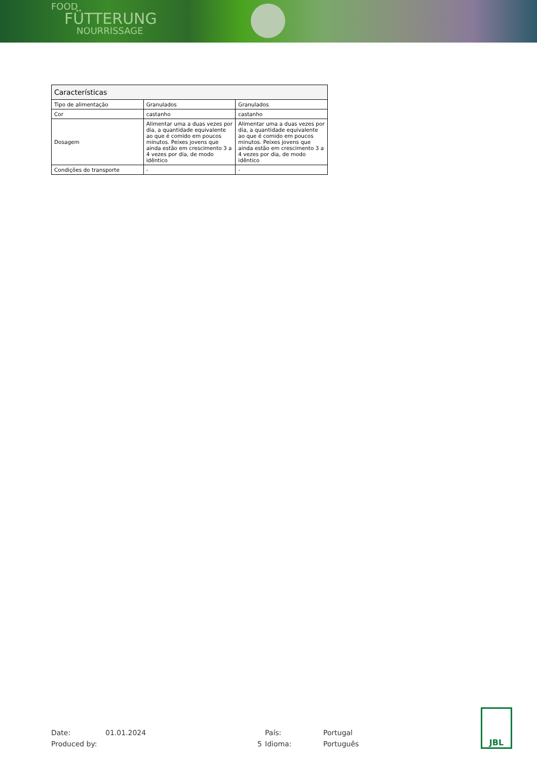FOOD
FÜTTERUNG
NOURRISSAGE
| Características | | |
| --- | --- | --- |
| Tipo de alimentação | Granulados | Granulados |
| Cor | castanho | castanho |
| Dosagem | Alimentar uma a duas vezes por dia, a quantidade equivalente ao que é comido em poucos minutos. Peixes jovens que ainda estão em crescimento 3 a 4 vezes por dia, de modo idêntico | Alimentar uma a duas vezes por dia, a quantidade equivalente ao que é comido em poucos minutos. Peixes jovens que ainda estão em crescimento 3 a 4 vezes por dia, de modo idêntico |
| Condições do transporte | - | - |
Date:
01.01.2024
País:
Portugal
Produced by:
5
Idioma:
Português
JBL